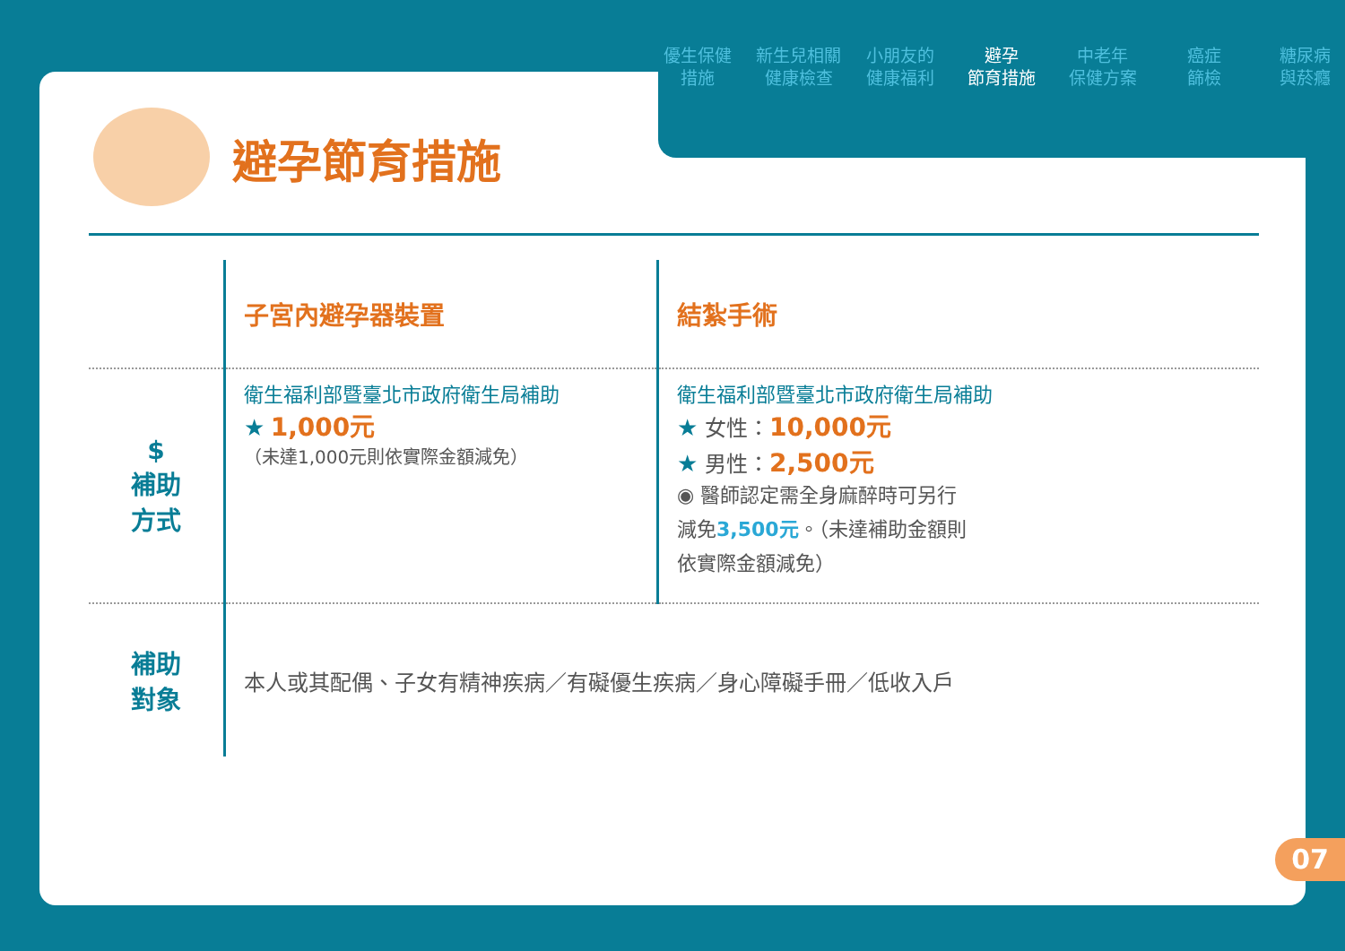避孕節育措施
| | 子宮內避孕器裝置 | 結紮手術 |
| $ 補助 方式 | 衛生福利部暨臺北市政府衛生局補助 ★ 1,000元 （未達1,000元則依實際金額減免） | 衛生福利部暨臺北市政府衛生局補助 ★ 女性： 10,000元 ★ 男性： 2,500元 ◉ 醫師認定需全身麻醉時可另行 減免 3,500元 。（未達補助金額則 依實際金額減免） |
| 補助 對象 | 本人或其配偶、子女有精神疾病／有礙優生疾病／身心障礙手冊／低收入戶 | |
優生保健
措施
新生兒相關
健康檢查
小朋友的
健康福利
避孕
節育措施
中老年
保健方案
癌症
篩檢
糖尿病
與菸癮
07